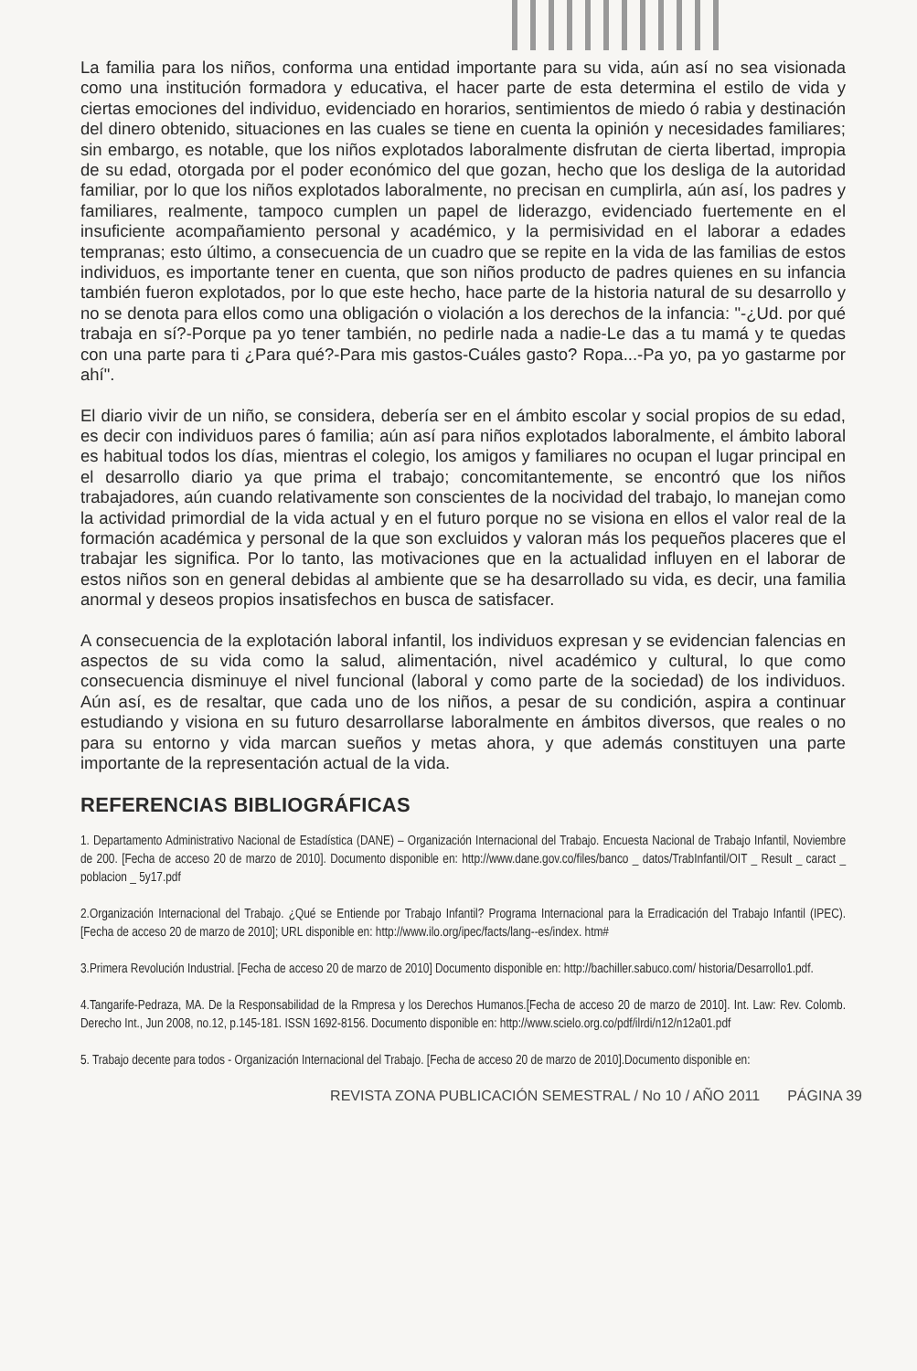La familia para los niños, conforma una entidad importante para su vida, aún así no sea visionada como una institución formadora y educativa, el hacer parte de esta determina el estilo de vida y ciertas emociones del individuo, evidenciado en horarios, sentimientos de miedo ó rabia y destinación del dinero obtenido, situaciones en las cuales se tiene en cuenta la opinión y necesidades familiares; sin embargo, es notable, que los niños explotados laboralmente disfrutan de cierta libertad, impropia de su edad, otorgada por el poder económico del que gozan, hecho que los desliga de la autoridad familiar, por lo que los niños explotados laboralmente, no precisan en cumplirla, aún así, los padres y familiares, realmente, tampoco cumplen un papel de liderazgo, evidenciado fuertemente en el insuficiente acompañamiento personal y académico, y la permisividad en el laborar a edades tempranas; esto último, a consecuencia de un cuadro que se repite en la vida de las familias de estos individuos, es importante tener en cuenta, que son niños producto de padres quienes en su infancia también fueron explotados, por lo que este hecho, hace parte de la historia natural de su desarrollo y no se denota para ellos como una obligación o violación a los derechos de la infancia: "-¿Ud. por qué trabaja en sí?-Porque pa yo tener también, no pedirle nada a nadie-Le das a tu mamá y te quedas con una parte para ti ¿Para qué?-Para mis gastos-Cuáles gasto? Ropa...-Pa yo, pa yo gastarme por ahí".
El diario vivir de un niño, se considera, debería ser en el ámbito escolar y social propios de su edad, es decir con individuos pares ó familia; aún así para niños explotados laboralmente, el ámbito laboral es habitual todos los días, mientras el colegio, los amigos y familiares no ocupan el lugar principal en el desarrollo diario ya que prima el trabajo; concomitantemente, se encontró que los niños trabajadores, aún cuando relativamente son conscientes de la nocividad del trabajo, lo manejan como la actividad primordial de la vida actual y en el futuro porque no se visiona en ellos el valor real de la formación académica y personal de la que son excluidos y valoran más los pequeños placeres que el trabajar les significa. Por lo tanto, las motivaciones que en la actualidad influyen en el laborar de estos niños son en general debidas al ambiente que se ha desarrollado su vida, es decir, una familia anormal y deseos propios insatisfechos en busca de satisfacer.
A consecuencia de la explotación laboral infantil, los individuos expresan y se evidencian falencias en aspectos de su vida como la salud, alimentación, nivel académico y cultural, lo que como consecuencia disminuye el nivel funcional (laboral y como parte de la sociedad) de los individuos. Aún así, es de resaltar, que cada uno de los niños, a pesar de su condición, aspira a continuar estudiando y visiona en su futuro desarrollarse laboralmente en ámbitos diversos, que reales o no para su entorno y vida marcan sueños y metas ahora, y que además constituyen una parte importante de la representación actual de la vida.
REFERENCIAS BIBLIOGRÁFICAS
1. Departamento Administrativo Nacional de Estadística (DANE) – Organización Internacional del Trabajo. Encuesta Nacional de Trabajo Infantil, Noviembre de 200. [Fecha de acceso 20 de marzo de 2010]. Documento disponible en: http://www.dane.gov.co/files/banco _ datos/TrabInfantil/OIT _ Result _ caract _ poblacion _ 5y17.pdf
2.Organización Internacional del Trabajo. ¿Qué se Entiende por Trabajo Infantil? Programa Internacional para la Erradicación del Trabajo Infantil (IPEC). [Fecha de acceso 20 de marzo de 2010]; URL disponible en: http://www.ilo.org/ipec/facts/lang--es/index. htm#
3.Primera Revolución Industrial. [Fecha de acceso 20 de marzo de 2010] Documento disponible en: http://bachiller.sabuco.com/ historia/Desarrollo1.pdf.
4.Tangarife-Pedraza, MA. De la Responsabilidad de la Rmpresa y los Derechos Humanos.[Fecha de acceso 20 de marzo de 2010]. Int. Law: Rev. Colomb. Derecho Int., Jun 2008, no.12, p.145-181. ISSN 1692-8156. Documento disponible en: http://www.scielo.org.co/pdf/ilrdi/n12/n12a01.pdf
5. Trabajo decente para todos - Organización Internacional del Trabajo. [Fecha de acceso 20 de marzo de 2010].Documento disponible en:
REVISTA ZONA PUBLICACIÓN SEMESTRAL / No 10 / AÑO 2011 PÁGINA 39